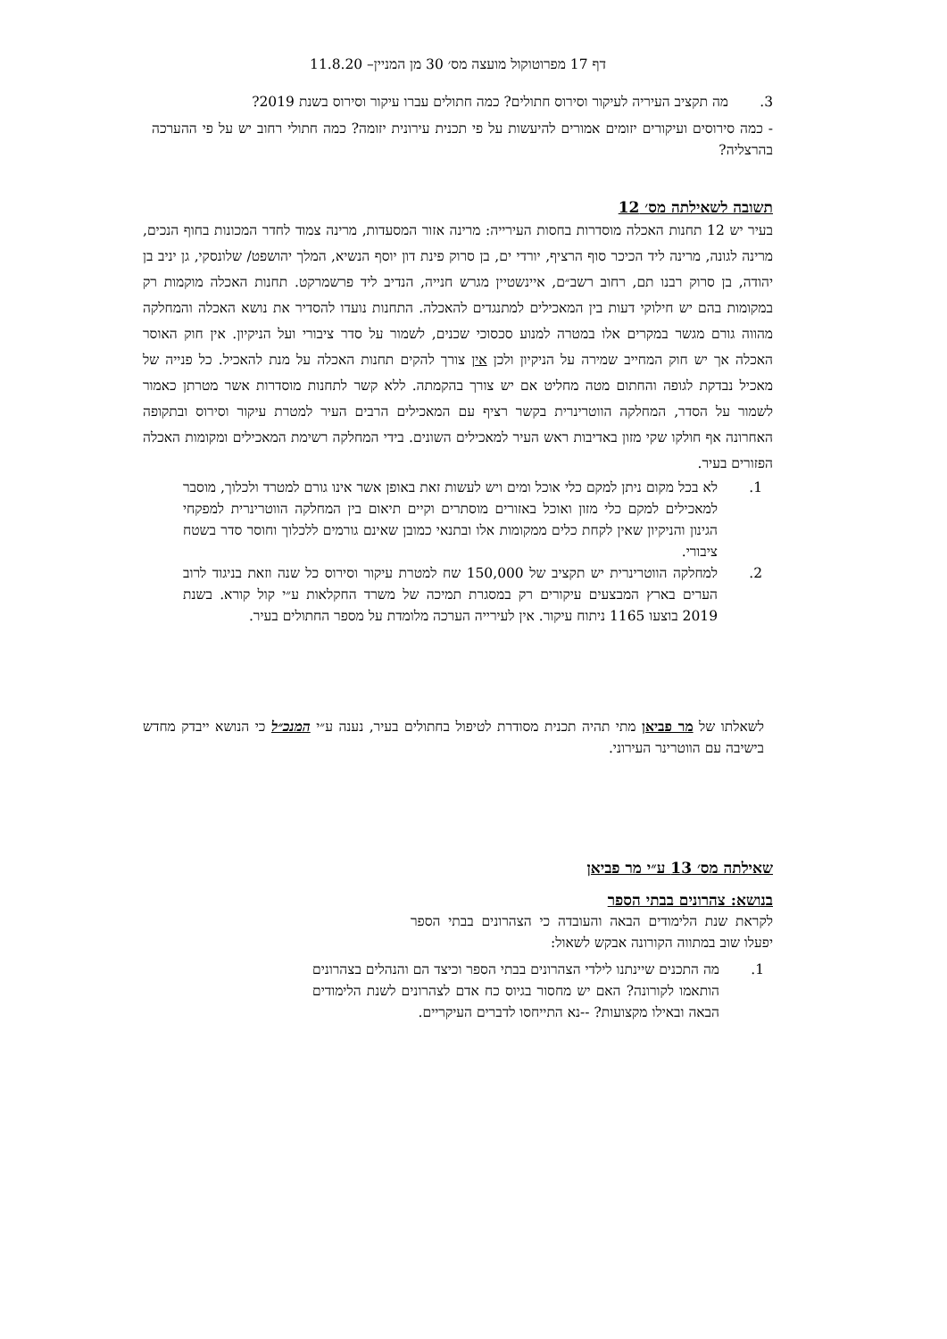דף 17 מפרוטוקול מועצה מס׳ 30 מן המניין– 11.8.20
3. מה תקציב העיריה לעיקור וסירוס חתולים? כמה חתולים עברו עיקור וסירוס בשנת 2019?
- כמה סירוסים ועיקורים יזומים אמורים להיעשות על פי תכנית עירונית יזומה? כמה חתולי רחוב יש על פי ההערכה בהרצליה?
תשובה לשאילתה מס׳ 12
בעיר יש 12 תחנות האכלה מוסדרות בחסות העירייה: מרינה אזור המסעדות, מרינה צמוד לחדר המכונות בחוף הנכים, מרינה לגונה, מרינה ליד הכיכר סוף הרציף, יורדי ים, בן סרוק פינת דון יוסף הנשיא, המלך יהושפט/ שלונסקי, גן יניב בן יהודה, בן סרוק רבנו תם, רחוב רשב״ם, איינשטיין מגרש חנייה, הנדיב ליד פרשמרקט. תחנות האכלה מוקמות רק במקומות בהם יש חילוקי דעות בין המאכילים למתנגדים להאכלה. התחנות נועדו להסדיר את נושא האכלה והמחלקה מהווה גורם מגשר במקרים אלו במטרה למנוע סכסוכי שכנים, לשמור על סדר ציבורי ועל הניקיון. אין חוק האוסר האכלה אך יש חוק המחייב שמירה על הניקיון ולכן אין צורך להקים תחנות האכלה על מנת להאכיל. כל פנייה של מאכיל נבדקת לגופה והחתום מטה מחליט אם יש צורך בהקמתה. ללא קשר לתחנות מוסדרות אשר מטרתן כאמור לשמור על הסדר, המחלקה הווטרינרית בקשר רציף עם המאכילים הרבים העיר למטרת עיקור וסירוס ובתקופה האחרונה אף חולקו שקי מזון באדיבות ראש העיר למאכילים השונים. בידי המחלקה רשימת המאכילים ומקומות האכלה הפזורים בעיר.
1. לא בכל מקום ניתן למקם כלי אוכל ומים ויש לעשות זאת באופן אשר אינו גורם למטרד ולכלוך, מוסבר למאכילים למקם כלי מזון ואוכל באזורים מוסתרים וקיים תיאום בין המחלקה הווטרינרית למפקחי הגינון והניקיון שאין לקחת כלים ממקומות אלו ובתנאי כמובן שאינם גורמים ללכלוך וחוסר סדר בשטח ציבורי.
2. למחלקה הווטרינרית יש תקציב של 150,000 שח למטרת עיקור וסירוס כל שנה וזאת בניגוד לרוב הערים בארץ המבצעים עיקורים רק במסגרת תמיכה של משרד החקלאות ע״י קול קורא. בשנת 2019 בוצעו 1165 ניתוח עיקור. אין לעירייה הערכה מלומדת על מספר החתולים בעיר.
לשאלתו של מר פביאן מתי תהיה תכנית מסודרת לטיפול בחתולים בעיר, נענה ע״י המנכ״ל כי הנושא ייבדק מחדש בישיבה עם הווטרינר העירוני.
שאילתה מס׳ 13 ע״י מר פביאן
בנושא: צהרונים בבתי הספר
לקראת שנת הלימודים הבאה והעובדה כי הצהרונים בבתי הספר יפעלו שוב במתווה הקורונה אבקש לשאול:
1. מה התכנים שיינתנו לילדי הצהרונים בבתי הספר וכיצד הם והנהלים בצהרונים הותאמו לקורונה? האם יש מחסור בגיוס כח אדם לצהרונים לשנת הלימודים הבאה ובאילו מקצועות? --נא התייחסו לדברים העיקריים.